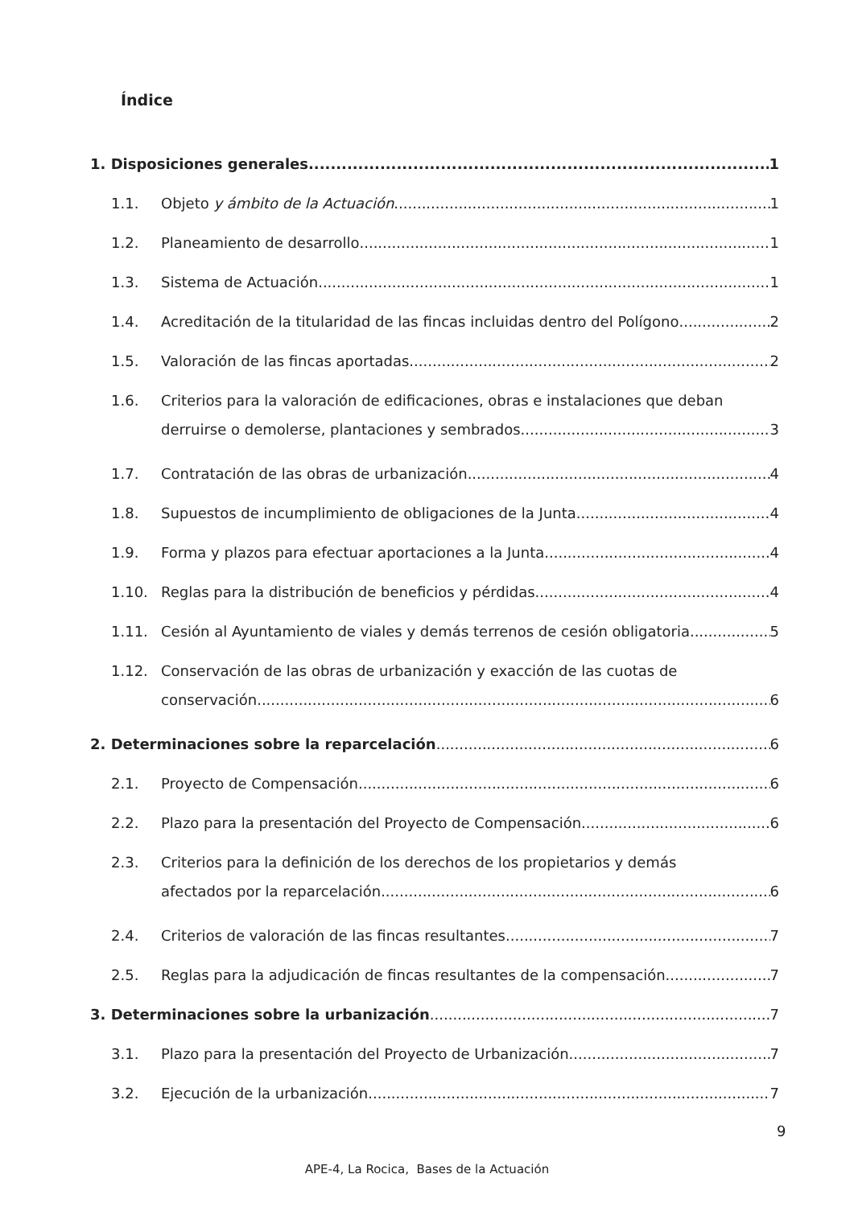Índice
1. Disposiciones generales 1
1.1. Objeto y ámbito de la Actuación 1
1.2. Planeamiento de desarrollo 1
1.3. Sistema de Actuación 1
1.4. Acreditación de la titularidad de las fincas incluidas dentro del Polígono 2
1.5. Valoración de las fincas aportadas. 2
1.6. Criterios para la valoración de edificaciones, obras e instalaciones que deban
derruirse o demolerse, plantaciones y sembrados. 3
1.7. Contratación de las obras de urbanización 4
1.8. Supuestos de incumplimiento de obligaciones de la Junta 4
1.9. Forma y plazos para efectuar aportaciones a la Junta 4
1.10. Reglas para la distribución de beneficios y pérdidas 4
1.11. Cesión al Ayuntamiento de viales y demás terrenos de cesión obligatoria 5
1.12. Conservación de las obras de urbanización y exacción de las cuotas de
conservación 6
2. Determinaciones sobre la reparcelación. 6
2.1. Proyecto de Compensación. 6
2.2. Plazo para la presentación del Proyecto de Compensación 6
2.3. Criterios para la definición de los derechos de los propietarios y demás
afectados por la reparcelación 6
2.4. Criterios de valoración de las fincas resultantes. 7
2.5. Reglas para la adjudicación de fincas resultantes de la compensación 7
3. Determinaciones sobre la urbanización. 7
3.1. Plazo para la presentación del Proyecto de Urbanización 7
3.2. Ejecución de la urbanización 7
9
APE-4, La Rocica, Bases de la Actuación